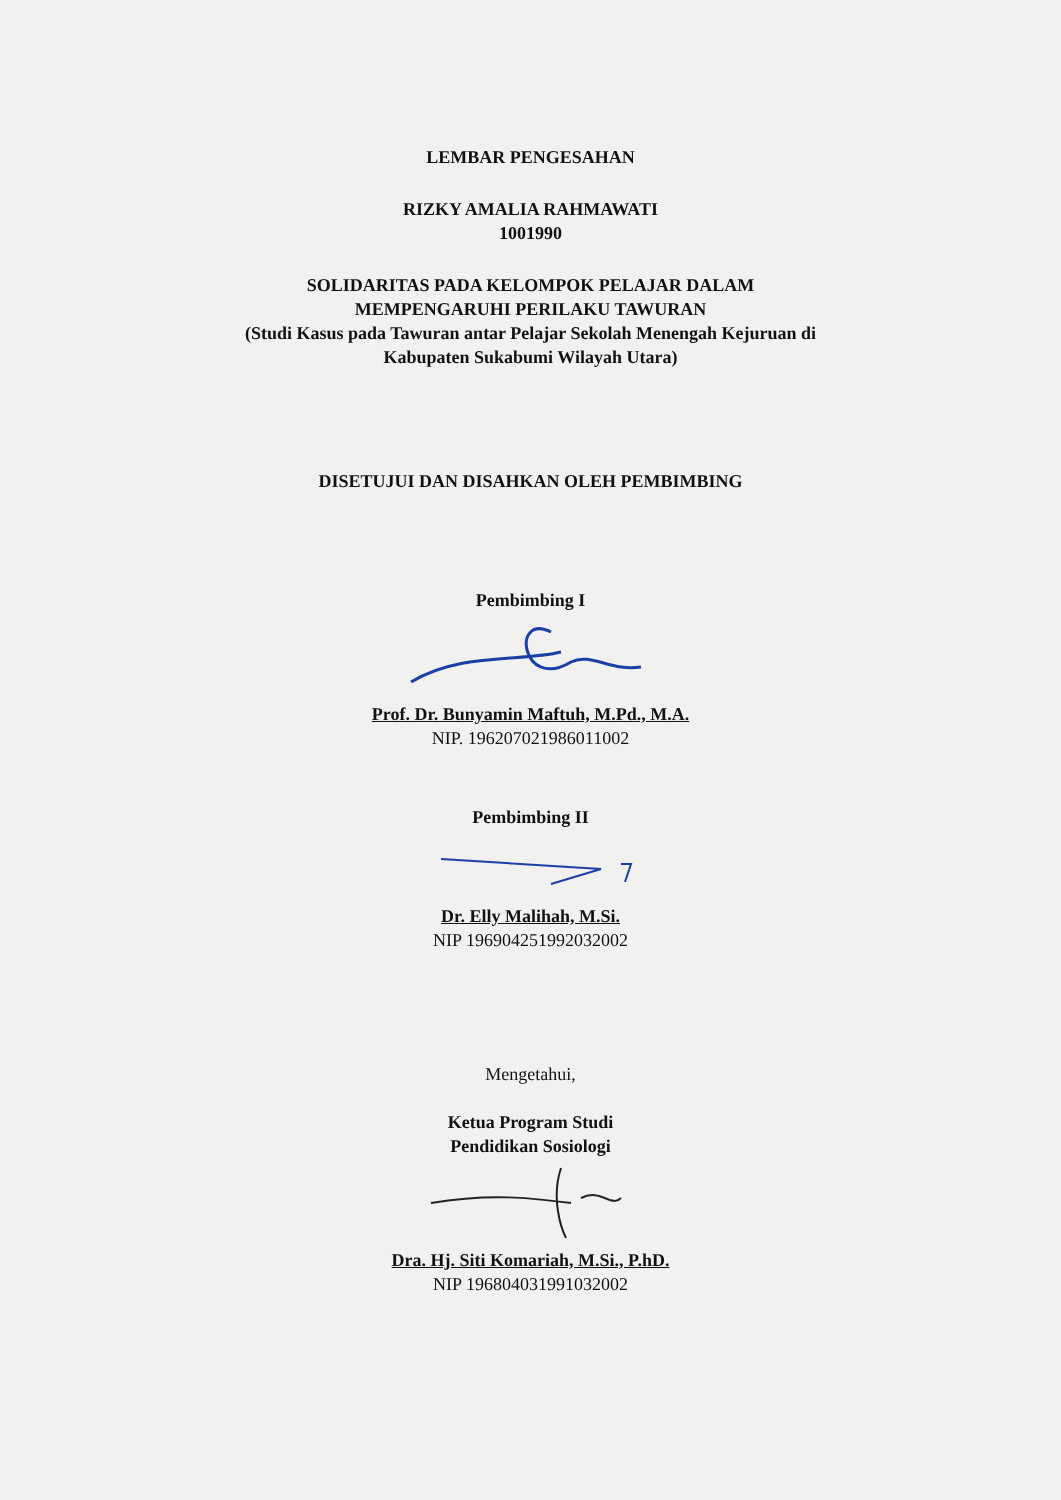LEMBAR PENGESAHAN
RIZKY AMALIA RAHMAWATI
1001990
SOLIDARITAS PADA KELOMPOK PELAJAR DALAM
MEMPENGARUHI PERILAKU TAWURAN
(Studi Kasus pada Tawuran antar Pelajar Sekolah Menengah Kejuruan di
Kabupaten Sukabumi Wilayah Utara)
DISETUJUI DAN DISAHKAN OLEH PEMBIMBING
Pembimbing I
Prof. Dr. Bunyamin Maftuh, M.Pd., M.A.
NIP. 196207021986011002
Pembimbing II
Dr. Elly Malihah, M.Si.
NIP 196904251992032002
Mengetahui,
Ketua Program Studi
Pendidikan Sosiologi
Dra. Hj. Siti Komariah, M.Si., P.hD.
NIP 196804031991032002